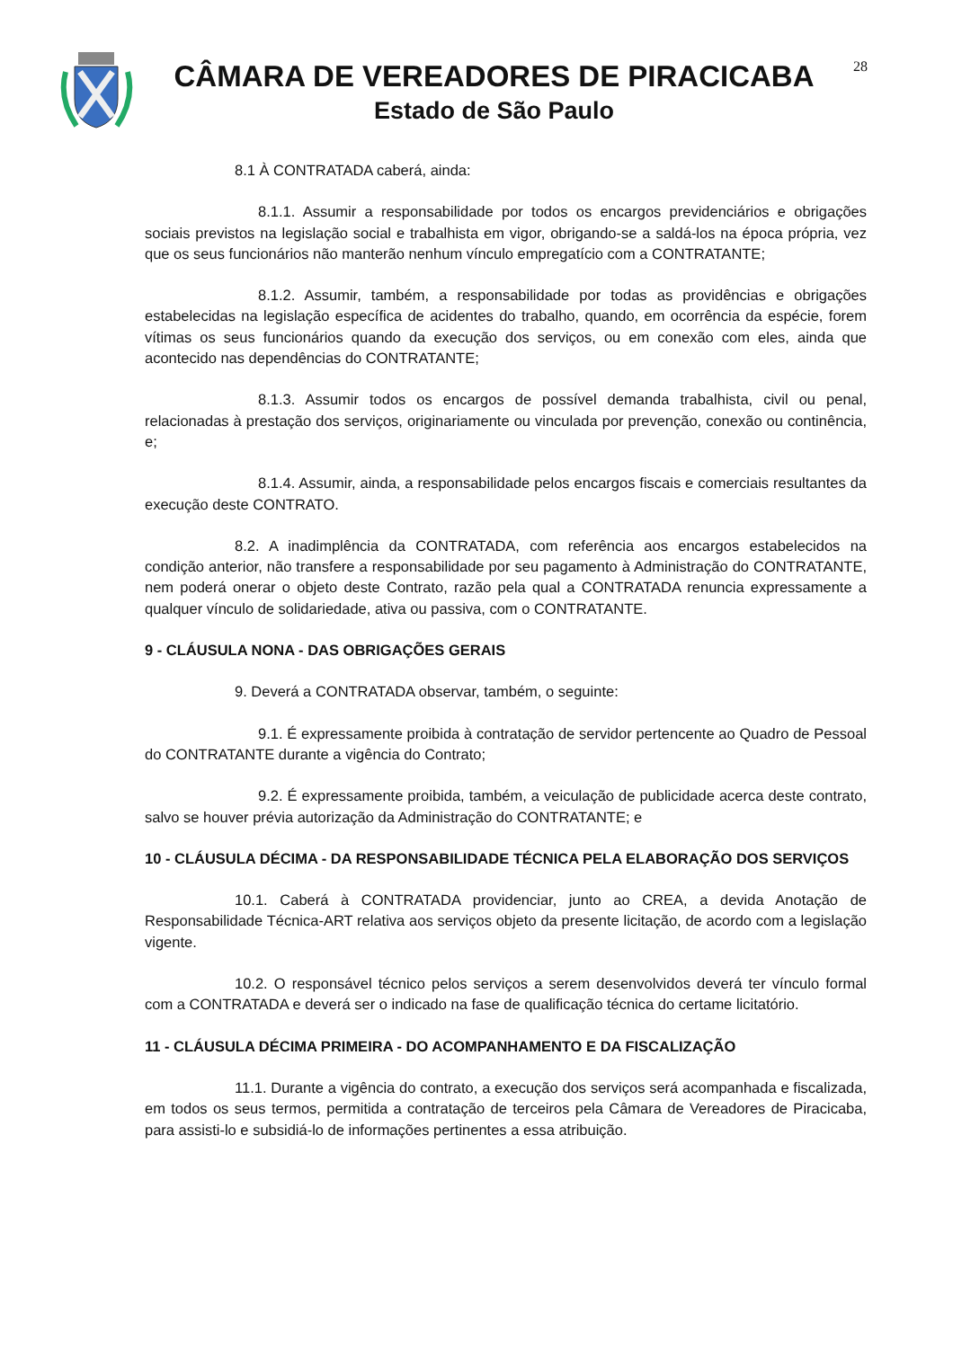CÂMARA DE VEREADORES DE PIRACICABA
Estado de São Paulo
28
8.1 À CONTRATADA caberá, ainda:
8.1.1. Assumir a responsabilidade por todos os encargos previdenciários e obrigações sociais previstos na legislação social e trabalhista em vigor, obrigando-se a saldá-los na época própria, vez que os seus funcionários não manterão nenhum vínculo empregatício com a CONTRATANTE;
8.1.2. Assumir, também, a responsabilidade por todas as providências e obrigações estabelecidas na legislação específica de acidentes do trabalho, quando, em ocorrência da espécie, forem vítimas os seus funcionários quando da execução dos serviços, ou em conexão com eles, ainda que acontecido nas dependências do CONTRATANTE;
8.1.3. Assumir todos os encargos de possível demanda trabalhista, civil ou penal, relacionadas à prestação dos serviços, originariamente ou vinculada por prevenção, conexão ou continência, e;
8.1.4. Assumir, ainda, a responsabilidade pelos encargos fiscais e comerciais resultantes da execução deste CONTRATO.
8.2. A inadimplência da CONTRATADA, com referência aos encargos estabelecidos na condição anterior, não transfere a responsabilidade por seu pagamento à Administração do CONTRATANTE, nem poderá onerar o objeto deste Contrato, razão pela qual a CONTRATADA renuncia expressamente a qualquer vínculo de solidariedade, ativa ou passiva, com o CONTRATANTE.
9 - CLÁUSULA NONA - DAS OBRIGAÇÕES GERAIS
9. Deverá a CONTRATADA observar, também, o seguinte:
9.1. É expressamente proibida à contratação de servidor pertencente ao Quadro de Pessoal do CONTRATANTE durante a vigência do Contrato;
9.2. É expressamente proibida, também, a veiculação de publicidade acerca deste contrato, salvo se houver prévia autorização da Administração do CONTRATANTE; e
10 - CLÁUSULA DÉCIMA - DA RESPONSABILIDADE TÉCNICA PELA ELABORAÇÃO DOS SERVIÇOS
10.1. Caberá à CONTRATADA providenciar, junto ao CREA, a devida Anotação de Responsabilidade Técnica-ART relativa aos serviços objeto da presente licitação, de acordo com a legislação vigente.
10.2. O responsável técnico pelos serviços a serem desenvolvidos deverá ter vínculo formal com a CONTRATADA e deverá ser o indicado na fase de qualificação técnica do certame licitatório.
11 - CLÁUSULA DÉCIMA PRIMEIRA - DO ACOMPANHAMENTO E DA FISCALIZAÇÃO
11.1. Durante a vigência do contrato, a execução dos serviços será acompanhada e fiscalizada, em todos os seus termos, permitida a contratação de terceiros pela Câmara de Vereadores de Piracicaba, para assisti-lo e subsidiá-lo de informações pertinentes a essa atribuição.